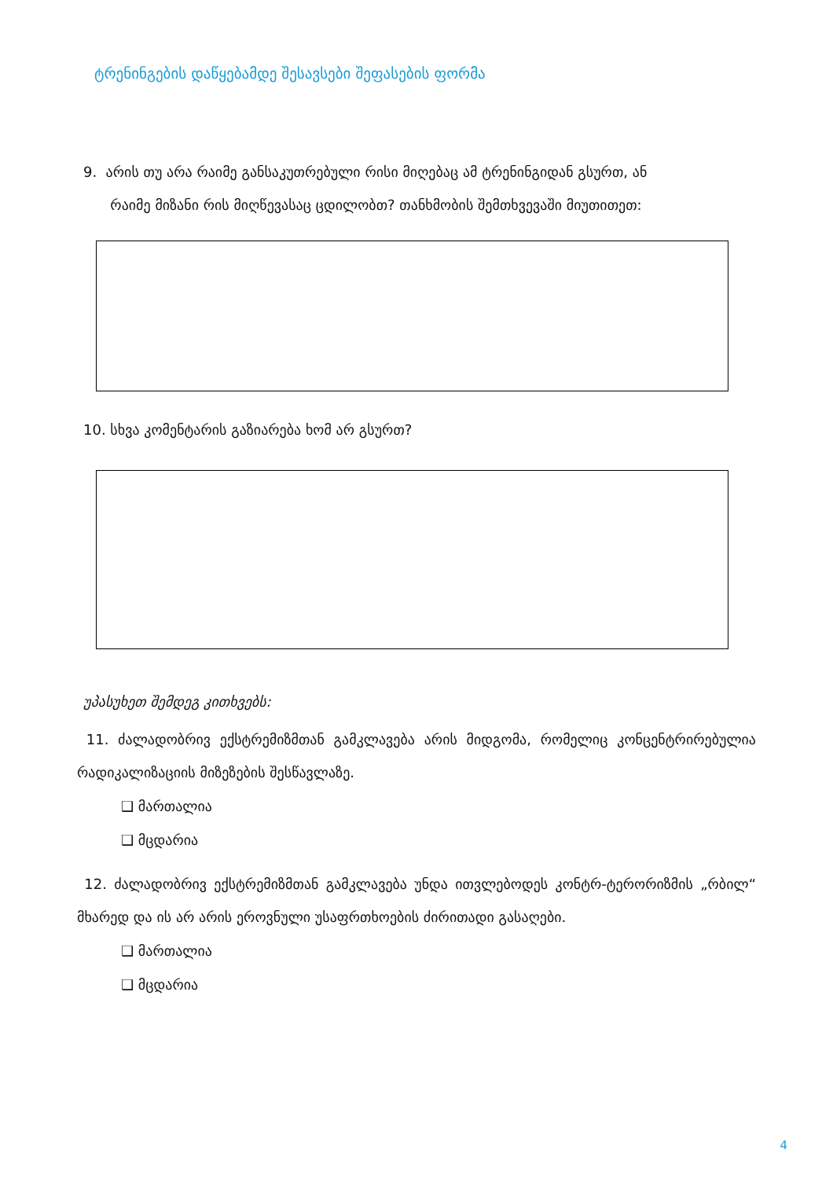ტრენინგების დაწყებამდე შესავსები შეფასების ფორმა
9. არის თუ არა რაიმე განსაკუთრებული რისი მიღებაც ამ ტრენინგიდან გსურთ, ან
რაიმე მიზანი რის მიღწევასაც ცდილობთ? თანხმობის შემთხვევაში მიუთითეთ:
10. სხვა კომენტარის გაზიარება ხომ არ გსურთ?
უპასუხეთ შემდეგ კითხვებს:
11. ძალადობრივ ექსტრემიზმთან გამკლავება არის მიდგომა, რომელიც კონცენტრირებულია რადიკალიზაციის მიზეზების შესწავლაზე.
❑ მართალია
❑ მცდარია
12. ძალადობრივ ექსტრემიზმთან გამკლავება უნდა ითვლებოდეს კონტრ-ტერორიზმის „რბილ“ მხარედ და ის არ არის ეროვნული უსაფრთხოების ძირითადი გასაღები.
❑ მართალია
❑ მცდარია
4